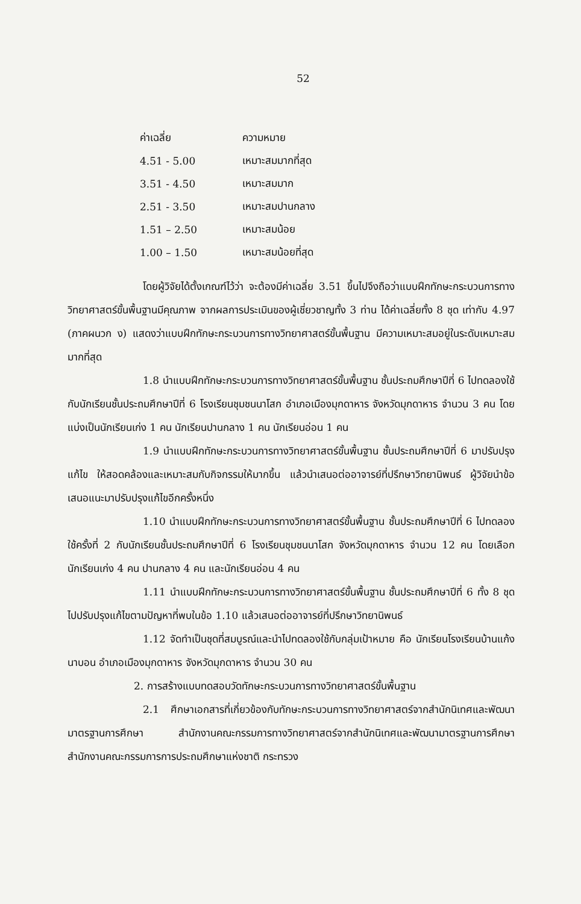52
| ค่าเฉลี่ย | ความหมาย |
| --- | --- |
| 4.51 - 5.00 | เหมาะสมมากที่สุด |
| 3.51 - 4.50 | เหมาะสมมาก |
| 2.51 - 3.50 | เหมาะสมปานกลาง |
| 1.51 – 2.50 | เหมาะสมน้อย |
| 1.00 – 1.50 | เหมาะสมน้อยที่สุด |
โดยผู้วิจัยได้ตั้งเกณฑ์ไว้ว่า จะต้องมีค่าเฉลี่ย 3.51 ขึ้นไปจึงถือว่าแบบฝึกทักษะกระบวนการทางวิทยาศาสตร์ขั้นพื้นฐานมีคุณภาพ จากผลการประเมินของผู้เชี่ยวชาญทั้ง 3 ท่าน ได้ค่าเฉลี่ยทั้ง 8 ชุด เท่ากับ 4.97 (ภาคผนวก ง) แสดงว่าแบบฝึกทักษะกระบวนการทางวิทยาศาสตร์ขั้นพื้นฐาน มีความเหมาะสมอยู่ในระดับเหมาะสมมากที่สุด
1.8 นำแบบฝึกทักษะกระบวนการทางวิทยาศาสตร์ขั้นพื้นฐาน ชั้นประถมศึกษาปีที่ 6 ไปทดลองใช้กับนักเรียนชั้นประถมศึกษาปีที่ 6 โรงเรียนชุมชนนาโสก อำเภอเมืองมุกดาหาร จังหวัดมุกดาหาร จำนวน 3 คน โดยแบ่งเป็นนักเรียนเก่ง 1 คน นักเรียนปานกลาง 1 คน นักเรียนอ่อน 1 คน
1.9 นำแบบฝึกทักษะกระบวนการทางวิทยาศาสตร์ขั้นพื้นฐาน ชั้นประถมศึกษาปีที่ 6 มาปรับปรุงแก้ไข ให้สอดคล้องและเหมาะสมกับกิจกรรมให้มากขึ้น แล้วนำเสนอต่ออาจารย์ที่ปรึกษาวิทยานิพนธ์ ผู้วิจัยนำข้อเสนอแนะมาปรับปรุงแก้ไขอีกครั้งหนึ่ง
1.10 นำแบบฝึกทักษะกระบวนการทางวิทยาศาสตร์ขั้นพื้นฐาน ชั้นประถมศึกษาปีที่ 6 ไปทดลองใช้ครั้งที่ 2 กับนักเรียนชั้นประถมศึกษาปีที่ 6 โรงเรียนชุมชนนาโสก จังหวัดมุกดาหาร จำนวน 12 คน โดยเลือกนักเรียนเก่ง 4 คน ปานกลาง 4 คน และนักเรียนอ่อน 4 คน
1.11 นำแบบฝึกทักษะกระบวนการทางวิทยาศาสตร์ขั้นพื้นฐาน ชั้นประถมศึกษาปีที่ 6 ทั้ง 8 ชุด ไปปรับปรุงแก้ไขตามปัญหาที่พบในข้อ 1.10 แล้วเสนอต่ออาจารย์ที่ปรึกษาวิทยานิพนธ์
1.12 จัดทำเป็นชุดที่สมบูรณ์และนำไปทดลองใช้กับกลุ่มเป้าหมาย คือ นักเรียนโรงเรียนบ้านแก้งนาบอน อำเภอเมืองมุกดาหาร จังหวัดมุกดาหาร จำนวน 30 คน
2. การสร้างแบบทดสอบวัดทักษะกระบวนการทางวิทยาศาสตร์ขั้นพื้นฐาน
2.1 ศึกษาเอกสารที่เกี่ยวข้องกับทักษะกระบวนการทางวิทยาศาสตร์จากสำนักนิเทศและพัฒนามาตรฐานการศึกษา สำนักงานคณะกรรมการทางวิทยาศาสตร์จากสำนักนิเทศและพัฒนามาตรฐานการศึกษา สำนักงานคณะกรรมการการประถมศึกษาแห่งชาติ กระทรวง